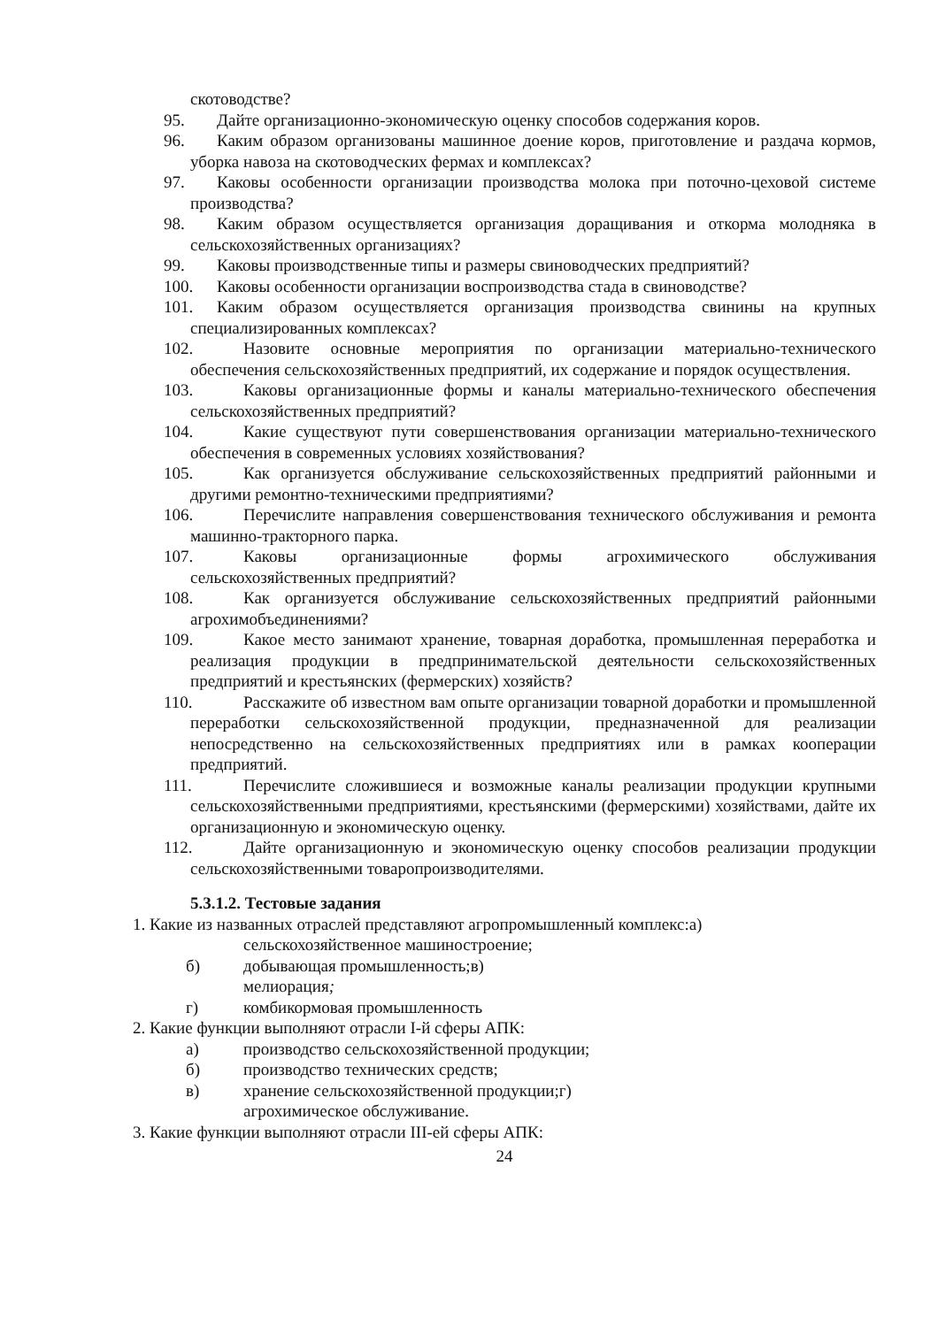скотоводстве?
95. Дайте организационно-экономическую оценку способов содержания коров.
96. Каким образом организованы машинное доение коров, приготовление и раздача кормов, уборка навоза на скотоводческих фермах и комплексах?
97. Каковы особенности организации производства молока при поточно-цеховой системе производства?
98. Каким образом осуществляется организация доращивания и откорма молодняка в сельскохозяйственных организациях?
99. Каковы производственные типы и размеры свиноводческих предприятий?
100. Каковы особенности организации воспроизводства стада в свиноводстве?
101. Каким образом осуществляется организация производства свинины на крупных специализированных комплексах?
102. Назовите основные мероприятия по организации материально-технического обеспечения сельскохозяйственных предприятий, их содержание и порядок осуществления.
103. Каковы организационные формы и каналы материально-технического обеспечения сельскохозяйственных предприятий?
104. Какие существуют пути совершенствования организации материально-технического обеспечения в современных условиях хозяйствования?
105. Как организуется обслуживание сельскохозяйственных предприятий районными и другими ремонтно-техническими предприятиями?
106. Перечислите направления совершенствования технического обслуживания и ремонта машинно-тракторного парка.
107. Каковы организационные формы агрохимического обслуживания сельскохозяйственных предприятий?
108. Как организуется обслуживание сельскохозяйственных предприятий районными агрохимобъединениями?
109. Какое место занимают хранение, товарная доработка, промышленная переработка и реализация продукции в предпринимательской деятельности сельскохозяйственных предприятий и крестьянских (фермерских) хозяйств?
110. Расскажите об известном вам опыте организации товарной доработки и промышленной переработки сельскохозяйственной продукции, предназначенной для реализации непосредственно на сельскохозяйственных предприятиях или в рамках кооперации предприятий.
111. Перечислите сложившиеся и возможные каналы реализации продукции крупными сельскохозяйственными предприятиями, крестьянскими (фермерскими) хозяйствами, дайте их организационную и экономическую оценку.
112. Дайте организационную и экономическую оценку способов реализации продукции сельскохозяйственными товаропроизводителями.
5.3.1.2. Тестовые задания
1. Какие из названных отраслей представляют агропромышленный комплекс:а)
сельскохозяйственное машиностроение;
б) добывающая промышленность;в)
мелиорация;
г) комбикормовая промышленность
2. Какие функции выполняют отрасли I-й сферы АПК:
а) производство сельскохозяйственной продукции;
б) производство технических средств;
в) хранение сельскохозяйственной продукции;г)
агрохимическое обслуживание.
3. Какие функции выполняют отрасли III-ей сферы АПК:
24